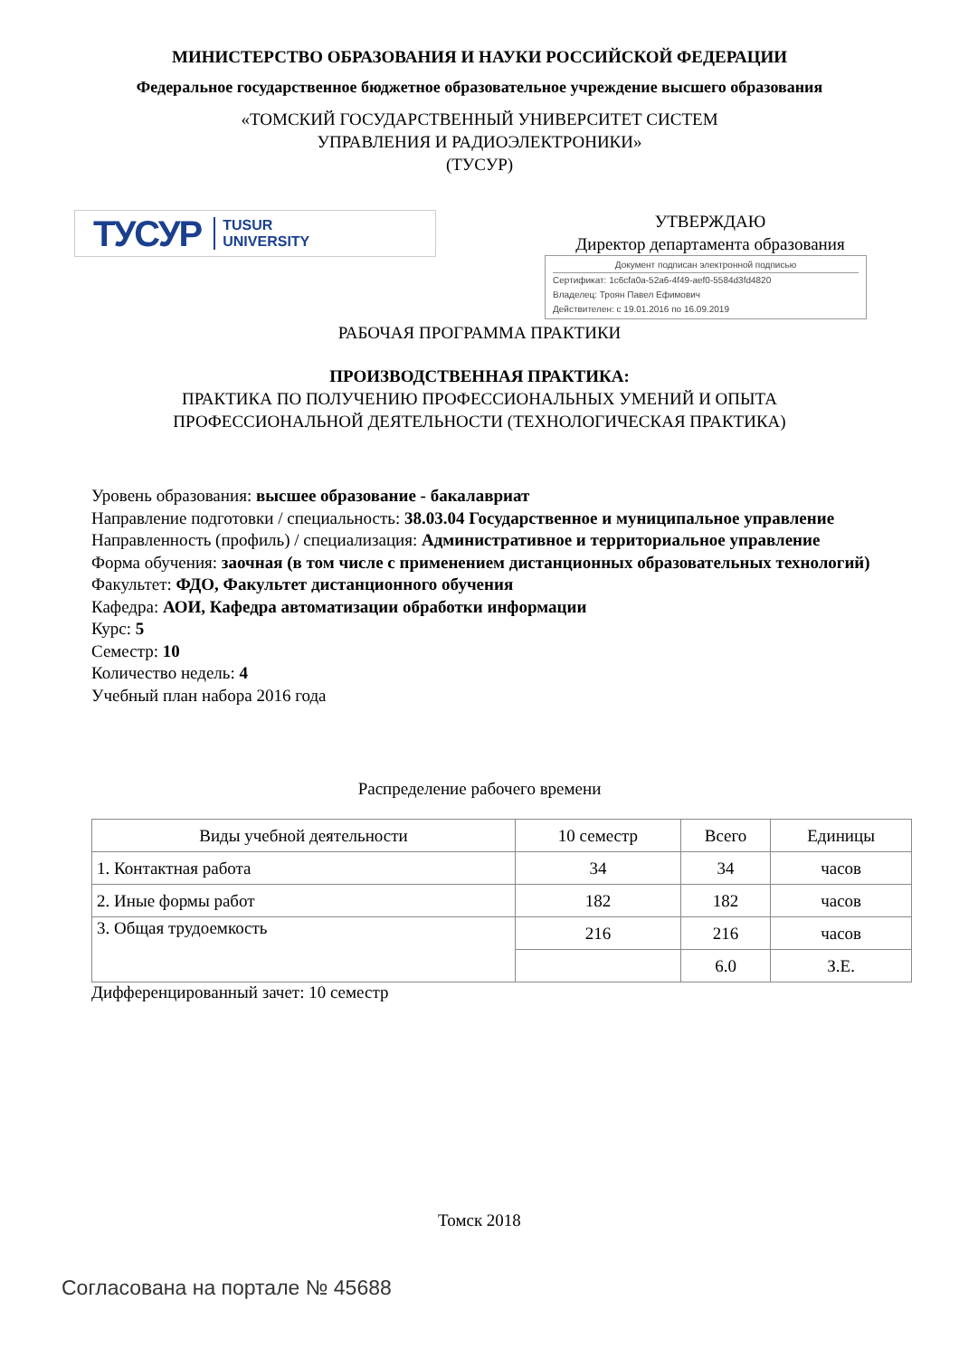МИНИСТЕРСТВО ОБРАЗОВАНИЯ И НАУКИ РОССИЙСКОЙ ФЕДЕРАЦИИ
Федеральное государственное бюджетное образовательное учреждение высшего образования
«ТОМСКИЙ ГОСУДАРСТВЕННЫЙ УНИВЕРСИТЕТ СИСТЕМ
УПРАВЛЕНИЯ И РАДИОЭЛЕКТРОНИКИ»
(ТУСУР)
ТУСУР TUSUR
UNIVERSITY
УТВЕРЖДАЮ
Директор департамента образования
Документ подписан электронной подписью
Сертификат: 1c6cfa0a-52a6-4f49-aef0-5584d3fd4820
Владелец: Троян Павел Ефимович
Действителен: с 19.01.2016 по 16.09.2019
РАБОЧАЯ ПРОГРАММА ПРАКТИКИ
ПРОИЗВОДСТВЕННАЯ ПРАКТИКА:
ПРАКТИКА ПО ПОЛУЧЕНИЮ ПРОФЕССИОНАЛЬНЫХ УМЕНИЙ И ОПЫТА
ПРОФЕССИОНАЛЬНОЙ ДЕЯТЕЛЬНОСТИ (ТЕХНОЛОГИЧЕСКАЯ ПРАКТИКА)
Уровень образования: высшее образование - бакалавриат
Направление подготовки / специальность: 38.03.04 Государственное и муниципальное управление
Направленность (профиль) / специализация: Административное и территориальное управление
Форма обучения: заочная (в том числе с применением дистанционных образовательных технологий)
Факультет: ФДО, Факультет дистанционного обучения
Кафедра: АОИ, Кафедра автоматизации обработки информации
Курс: 5
Семестр: 10
Количество недель: 4
Учебный план набора 2016 года
Распределение рабочего времени
| Виды учебной деятельности | 10 семестр | Всего | Единицы |
| --- | --- | --- | --- |
| 1. Контактная работа | 34 | 34 | часов |
| 2. Иные формы работ | 182 | 182 | часов |
| 3. Общая трудоемкость | 216 | 216 | часов |
| | | 6.0 | З.Е. |
Дифференцированный зачет: 10 семестр
Томск 2018
Согласована на портале № 45688